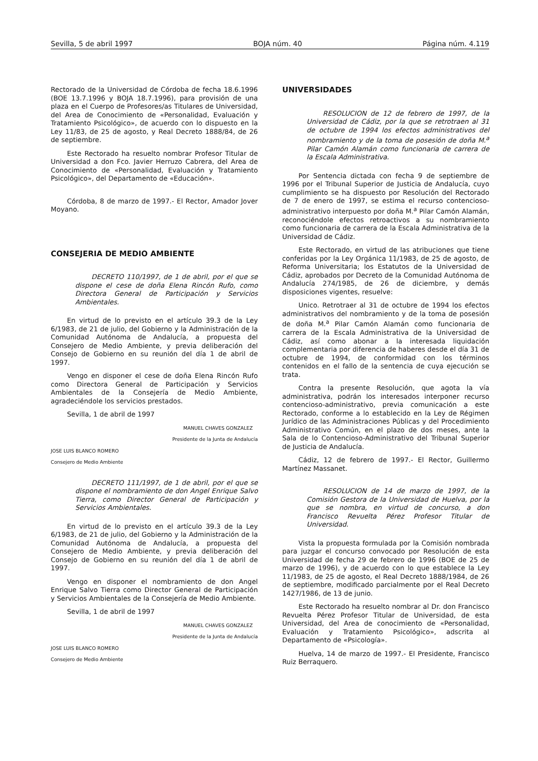Sevilla, 5 de abril 1997 BOJA núm. 40 Página núm. 4.119
Rectorado de la Universidad de Córdoba de fecha 18.6.1996 (BOE 13.7.1996 y BOJA 18.7.1996), para provisión de una plaza en el Cuerpo de Profesores/as Titulares de Universidad, del Area de Conocimiento de «Personalidad, Evaluación y Tratamiento Psicológico», de acuerdo con lo dispuesto en la Ley 11/83, de 25 de agosto, y Real Decreto 1888/84, de 26 de septiembre.
Este Rectorado ha resuelto nombrar Profesor Titular de Universidad a don Fco. Javier Herruzo Cabrera, del Area de Conocimiento de «Personalidad, Evaluación y Tratamiento Psicológico», del Departamento de «Educación».
Córdoba, 8 de marzo de 1997.- El Rector, Amador Jover Moyano.
CONSEJERIA DE MEDIO AMBIENTE
DECRETO 110/1997, de 1 de abril, por el que se dispone el cese de doña Elena Rincón Rufo, como Directora General de Participación y Servicios Ambientales.
En virtud de lo previsto en el artículo 39.3 de la Ley 6/1983, de 21 de julio, del Gobierno y la Administración de la Comunidad Autónoma de Andalucía, a propuesta del Consejero de Medio Ambiente, y previa deliberación del Consejo de Gobierno en su reunión del día 1 de abril de 1997.
Vengo en disponer el cese de doña Elena Rincón Rufo como Directora General de Participación y Servicios Ambientales de la Consejería de Medio Ambiente, agradeciéndole los servicios prestados.
Sevilla, 1 de abril de 1997
MANUEL CHAVES GONZALEZ
Presidente de la Junta de Andalucía
JOSE LUIS BLANCO ROMERO
Consejero de Medio Ambiente
DECRETO 111/1997, de 1 de abril, por el que se dispone el nombramiento de don Angel Enrique Salvo Tierra, como Director General de Participación y Servicios Ambientales.
En virtud de lo previsto en el artículo 39.3 de la Ley 6/1983, de 21 de julio, del Gobierno y la Administración de la Comunidad Autónoma de Andalucía, a propuesta del Consejero de Medio Ambiente, y previa deliberación del Consejo de Gobierno en su reunión del día 1 de abril de 1997.
Vengo en disponer el nombramiento de don Angel Enrique Salvo Tierra como Director General de Participación y Servicios Ambientales de la Consejería de Medio Ambiente.
Sevilla, 1 de abril de 1997
MANUEL CHAVES GONZALEZ
Presidente de la Junta de Andalucía
JOSE LUIS BLANCO ROMERO
Consejero de Medio Ambiente
UNIVERSIDADES
RESOLUCION de 12 de febrero de 1997, de la Universidad de Cádiz, por la que se retrotraen al 31 de octubre de 1994 los efectos administrativos del nombramiento y de la toma de posesión de doña M.<sup>a</sup> Pilar Camón Alamán como funcionaria de carrera de la Escala Administrativa.
Por Sentencia dictada con fecha 9 de septiembre de 1996 por el Tribunal Superior de Justicia de Andalucía, cuyo cumplimiento se ha dispuesto por Resolución del Rectorado de 7 de enero de 1997, se estima el recurso contencioso-administrativo interpuesto por doña M.<sup>a</sup> Pilar Camón Alamán, reconociéndole efectos retroactivos a su nombramiento como funcionaria de carrera de la Escala Administrativa de la Universidad de Cádiz.
Este Rectorado, en virtud de las atribuciones que tiene conferidas por la Ley Orgánica 11/1983, de 25 de agosto, de Reforma Universitaria; los Estatutos de la Universidad de Cádiz, aprobados por Decreto de la Comunidad Autónoma de Andalucía 274/1985, de 26 de diciembre, y demás disposiciones vigentes, resuelve:
Unico. Retrotraer al 31 de octubre de 1994 los efectos administrativos del nombramiento y de la toma de posesión de doña M.<sup>a</sup> Pilar Camón Alamán como funcionaria de carrera de la Escala Administrativa de la Universidad de Cádiz, así como abonar a la interesada liquidación complementaria por diferencia de haberes desde el día 31 de octubre de 1994, de conformidad con los términos contenidos en el fallo de la sentencia de cuya ejecución se trata.
Contra la presente Resolución, que agota la vía administrativa, podrán los interesados interponer recurso contencioso-administrativo, previa comunicación a este Rectorado, conforme a lo establecido en la Ley de Régimen Jurídico de las Administraciones Públicas y del Procedimiento Administrativo Común, en el plazo de dos meses, ante la Sala de lo Contencioso-Administrativo del Tribunal Superior de Justicia de Andalucía.
Cádiz, 12 de febrero de 1997.- El Rector, Guillermo Martínez Massanet.
RESOLUCION de 14 de marzo de 1997, de la Comisión Gestora de la Universidad de Huelva, por la que se nombra, en virtud de concurso, a don Francisco Revuelta Pérez Profesor Titular de Universidad.
Vista la propuesta formulada por la Comisión nombrada para juzgar el concurso convocado por Resolución de esta Universidad de fecha 29 de febrero de 1996 (BOE de 25 de marzo de 1996), y de acuerdo con lo que establece la Ley 11/1983, de 25 de agosto, el Real Decreto 1888/1984, de 26 de septiembre, modificado parcialmente por el Real Decreto 1427/1986, de 13 de junio.
Este Rectorado ha resuelto nombrar al Dr. don Francisco Revuelta Pérez Profesor Titular de Universidad, de esta Universidad, del Area de conocimiento de «Personalidad, Evaluación y Tratamiento Psicológico», adscrita al Departamento de «Psicología».
Huelva, 14 de marzo de 1997.- El Presidente, Francisco Ruiz Berraquero.